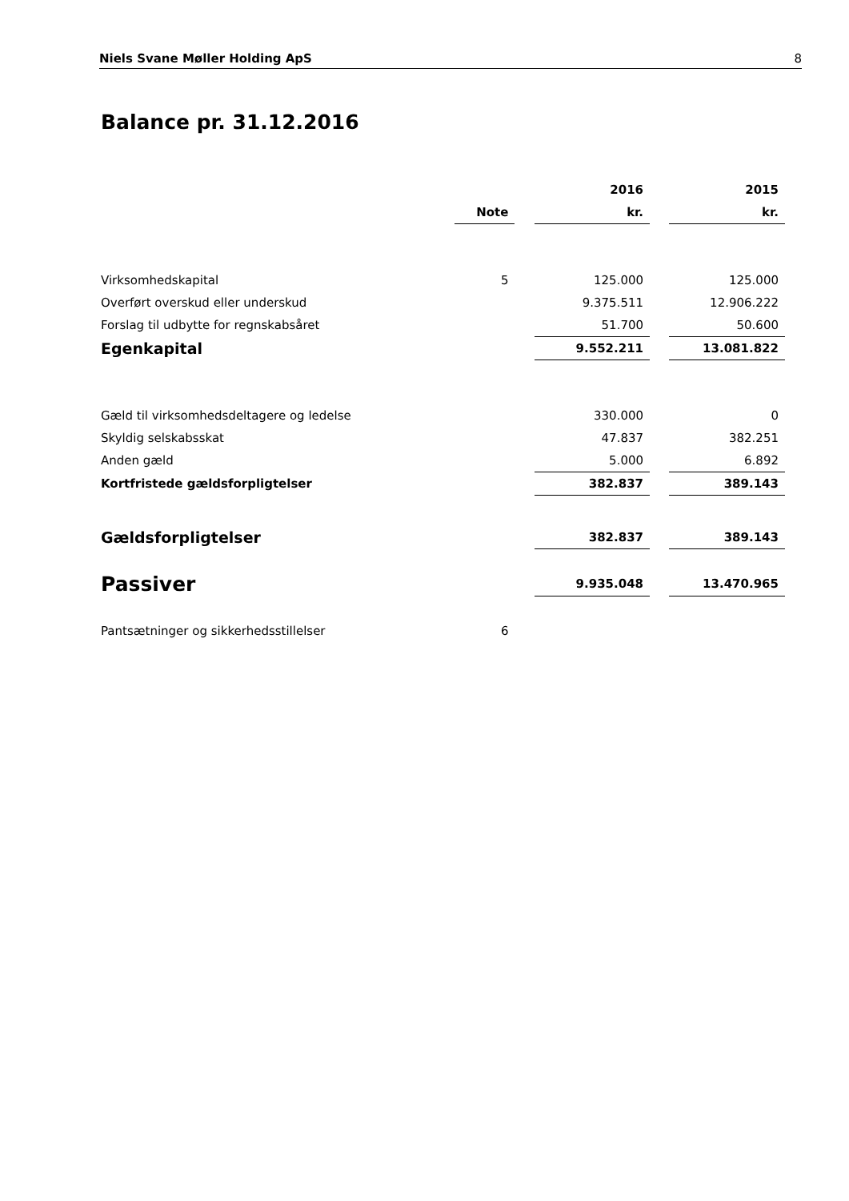Niels Svane Møller Holding ApS 8
Balance pr. 31.12.2016
| | | | 2016 | | 2015 |
| | Note | | kr. | | kr. |
| Virksomhedskapital | 5 | | 125.000 | | 125.000 |
| Overført overskud eller underskud | | | 9.375.511 | | 12.906.222 |
| Forslag til udbytte for regnskabsåret | | | 51.700 | | 50.600 |
| Egenkapital | | | 9.552.211 | | 13.081.822 |
| Gæld til virksomhedsdeltagere og ledelse | | | 330.000 | | 0 |
| Skyldig selskabsskat | | | 47.837 | | 382.251 |
| Anden gæld | | | 5.000 | | 6.892 |
| Kortfristede gældsforpligtelser | | | 382.837 | | 389.143 |
| Gældsforpligtelser | | | 382.837 | | 389.143 |
| Passiver | | | 9.935.048 | | 13.470.965 |
| Pantsætninger og sikkerhedsstillelser | 6 | | | | |